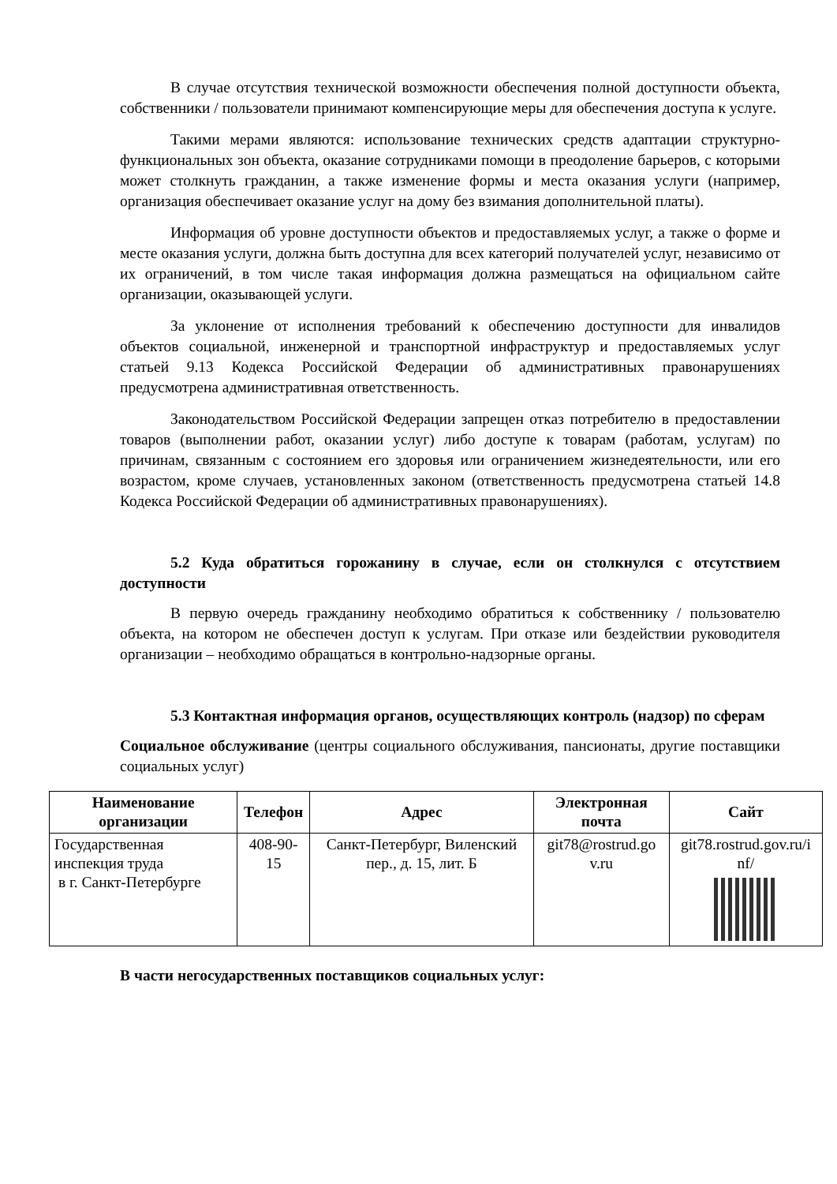В случае отсутствия технической возможности обеспечения полной доступности объекта, собственники / пользователи принимают компенсирующие меры для обеспечения доступа к услуге.
Такими мерами являются: использование технических средств адаптации структурно-функциональных зон объекта, оказание сотрудниками помощи в преодоление барьеров, с которыми может столкнуть гражданин, а также изменение формы и места оказания услуги (например, организация обеспечивает оказание услуг на дому без взимания дополнительной платы).
Информация об уровне доступности объектов и предоставляемых услуг, а также о форме и месте оказания услуги, должна быть доступна для всех категорий получателей услуг, независимо от их ограничений, в том числе такая информация должна размещаться на официальном сайте организации, оказывающей услуги.
За уклонение от исполнения требований к обеспечению доступности для инвалидов объектов социальной, инженерной и транспортной инфраструктур и предоставляемых услуг статьей 9.13 Кодекса Российской Федерации об административных правонарушениях предусмотрена административная ответственность.
Законодательством Российской Федерации запрещен отказ потребителю в предоставлении товаров (выполнении работ, оказании услуг) либо доступе к товарам (работам, услугам) по причинам, связанным с состоянием его здоровья или ограничением жизнедеятельности, или его возрастом, кроме случаев, установленных законом (ответственность предусмотрена статьей 14.8 Кодекса Российской Федерации об административных правонарушениях).
5.2 Куда обратиться горожанину в случае, если он столкнулся с отсутствием доступности
В первую очередь гражданину необходимо обратиться к собственнику / пользователю объекта, на котором не обеспечен доступ к услугам. При отказе или бездействии руководителя организации – необходимо обращаться в контрольно-надзорные органы.
5.3 Контактная информация органов, осуществляющих контроль (надзор) по сферам
Социальное обслуживание (центры социального обслуживания, пансионаты, другие поставщики социальных услуг)
| Наименование организации | Телефон | Адрес | Электронная почта | Сайт |
| --- | --- | --- | --- | --- |
| Государственная инспекция труда в г. Санкт-Петербурге | 408-90-15 | Санкт-Петербург, Виленский пер., д. 15, лит. Б | git78@rostrud.go v.ru | git78.rostrud.gov.ru/i nf/ |
В части негосударственных поставщиков социальных услуг: